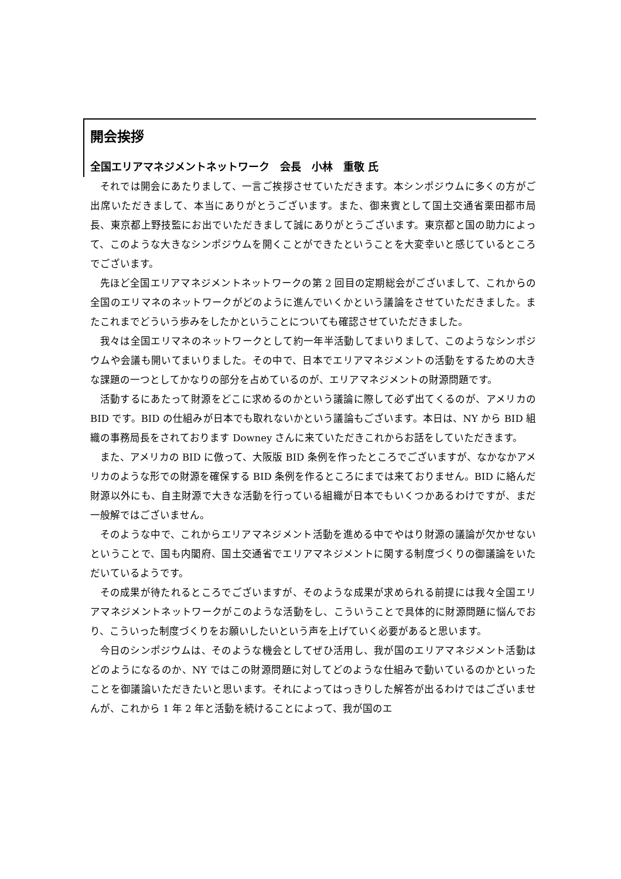開会挨拶
全国エリアマネジメントネットワーク　会長　小林　重敬 氏
それでは開会にあたりまして、一言ご挨拶させていただきます。本シンポジウムに多くの方がご出席いただきまして、本当にありがとうございます。また、御来賓として国土交通省栗田都市局長、東京都上野技監にお出でいただきまして誠にありがとうございます。東京都と国の助力によって、このような大きなシンポジウムを開くことができたということを大変幸いと感じているところでございます。
先ほど全国エリアマネジメントネットワークの第 2 回目の定期総会がございまして、これからの全国のエリマネのネットワークがどのように進んでいくかという議論をさせていただきました。またこれまでどういう歩みをしたかということについても確認させていただきました。
我々は全国エリマネのネットワークとして約一年半活動してまいりまして、このようなシンポジウムや会議も開いてまいりました。その中で、日本でエリアマネジメントの活動をするための大きな課題の一つとしてかなりの部分を占めているのが、エリアマネジメントの財源問題です。
活動するにあたって財源をどこに求めるのかという議論に際して必ず出てくるのが、アメリカの BID です。BID の仕組みが日本でも取れないかという議論もございます。本日は、NY から BID 組織の事務局長をされております Downey さんに来ていただきこれからお話をしていただきます。
また、アメリカの BID に倣って、大阪版 BID 条例を作ったところでございますが、なかなかアメリカのような形での財源を確保する BID 条例を作るところにまでは来ておりません。BID に絡んだ財源以外にも、自主財源で大きな活動を行っている組織が日本でもいくつかあるわけですが、まだ一般解ではございません。
そのような中で、これからエリアマネジメント活動を進める中でやはり財源の議論が欠かせないということで、国も内閣府、国土交通省でエリアマネジメントに関する制度づくりの御議論をいただいているようです。
その成果が待たれるところでございますが、そのような成果が求められる前提には我々全国エリアマネジメントネットワークがこのような活動をし、こういうことで具体的に財源問題に悩んでおり、こういった制度づくりをお願いしたいという声を上げていく必要があると思います。
今日のシンポジウムは、そのような機会としてぜひ活用し、我が国のエリアマネジメント活動はどのようになるのか、NY ではこの財源問題に対してどのような仕組みで動いているのかといったことを御議論いただきたいと思います。それによってはっきりした解答が出るわけではございませんが、これから 1 年 2 年と活動を続けることによって、我が国のエ